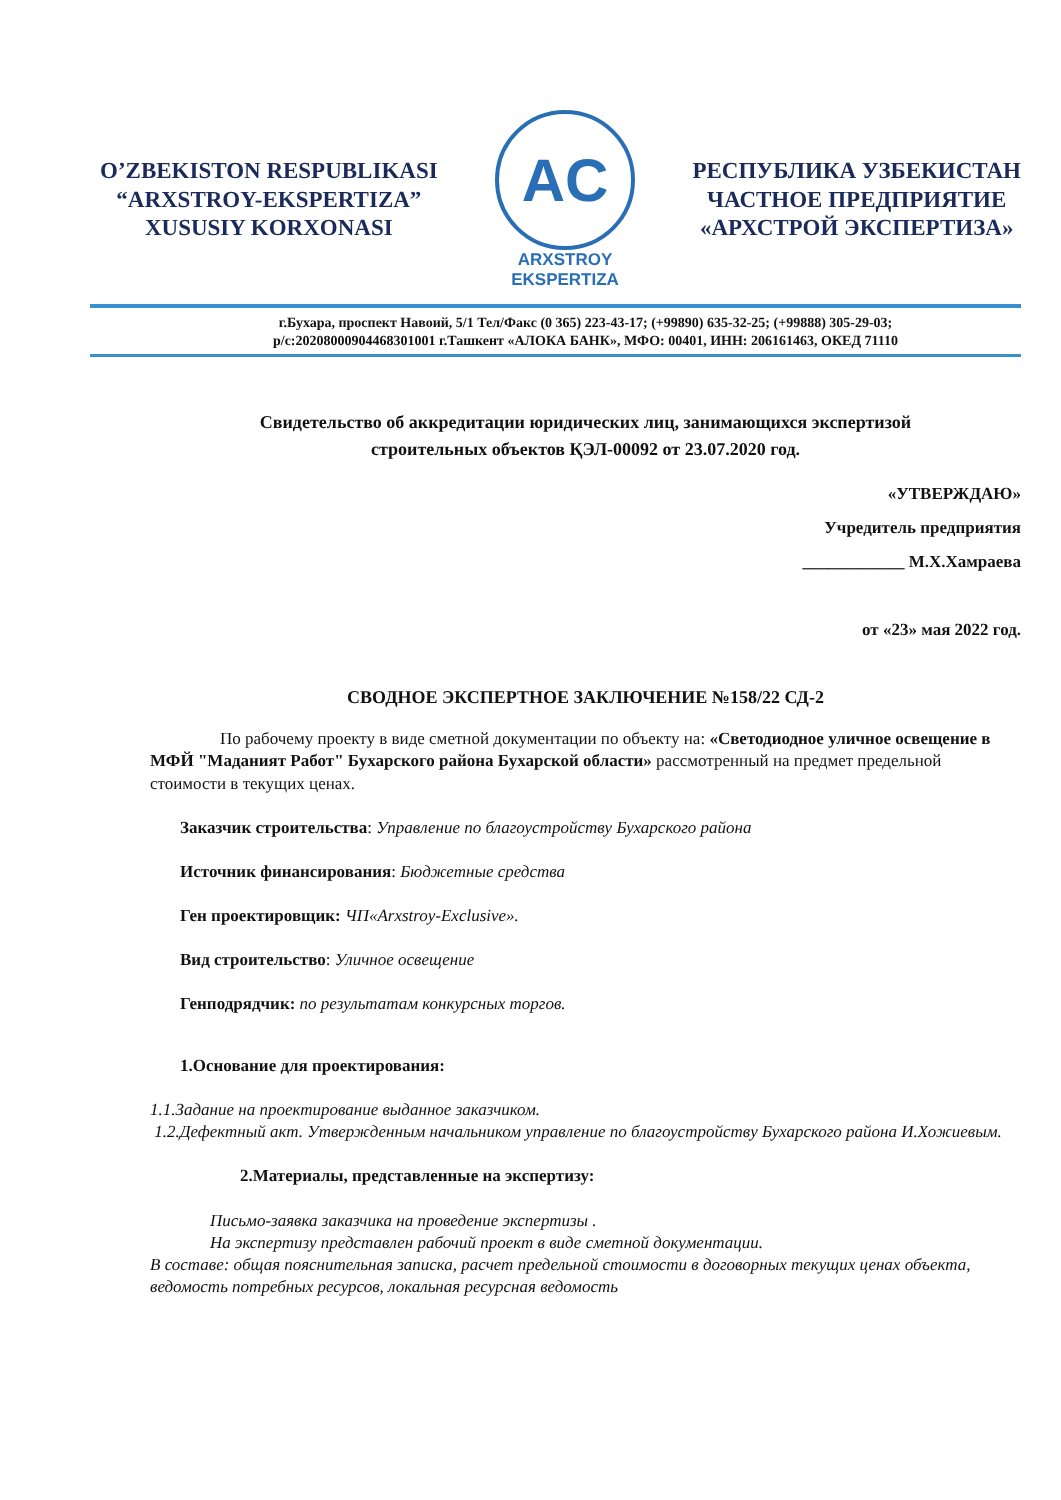O’ZBEKISTON RESPUBLIKASI
“ARXSTROY-EKSPERTIZA”
XUSUSIY KORXONASI
AC
ARXSTROY
EKSPERTIZA
РЕСПУБЛИКА УЗБЕКИСТАН
ЧАСТНОЕ ПРЕДПРИЯТИЕ
«АРХСТРОЙ ЭКСПЕРТИЗА»
г.Бухара, проспект Навоий, 5/1 Тел/Факс (0 365) 223-43-17; (+99890) 635-32-25; (+99888) 305-29-03;
р/с:20208000904468301001 г.Ташкент «АЛОКА БАНК», МФО: 00401, ИНН: 206161463, ОКЕД 71110
Свидетельство об аккредитации юридических лиц, занимающихся экспертизой
строительных объектов ҚЭЛ-00092 от 23.07.2020 год.
«УТВЕРЖДАЮ»
Учредитель предприятия
____________ М.Х.Хамраева
от «23» мая 2022 год.
СВОДНОЕ ЭКСПЕРТНОЕ ЗАКЛЮЧЕНИЕ №158/22 СД-2
По рабочему проекту в виде сметной документации по объекту на: «Светодиодное уличное освещение в МФЙ "Маданият Работ" Бухарского района Бухарской области» рассмотренный на предмет предельной стоимости в текущих ценах.
Заказчик строительства: Управление по благоустройству Бухарского района
Источник финансирования: Бюджетные средства
Ген проектировщик: ЧП«Arxstroy-Exclusive».
Вид строительство: Уличное освещение
Генподрядчик: по результатам конкурсных торгов.
1.Основание для проектирования:
1.1.Задание на проектирование выданное заказчиком.
1.2.Дефектный акт. Утвержденным начальником управление по благоустройству Бухарского района И.Хожиевым.
2.Материалы, представленные на экспертизу:
Письмо-заявка заказчика на проведение экспертизы .
На экспертизу представлен рабочий проект в виде сметной документации.
В составе: общая пояснительная записка, расчет предельной стоимости в договорных текущих ценах объекта, ведомость потребных ресурсов, локальная ресурсная ведомость